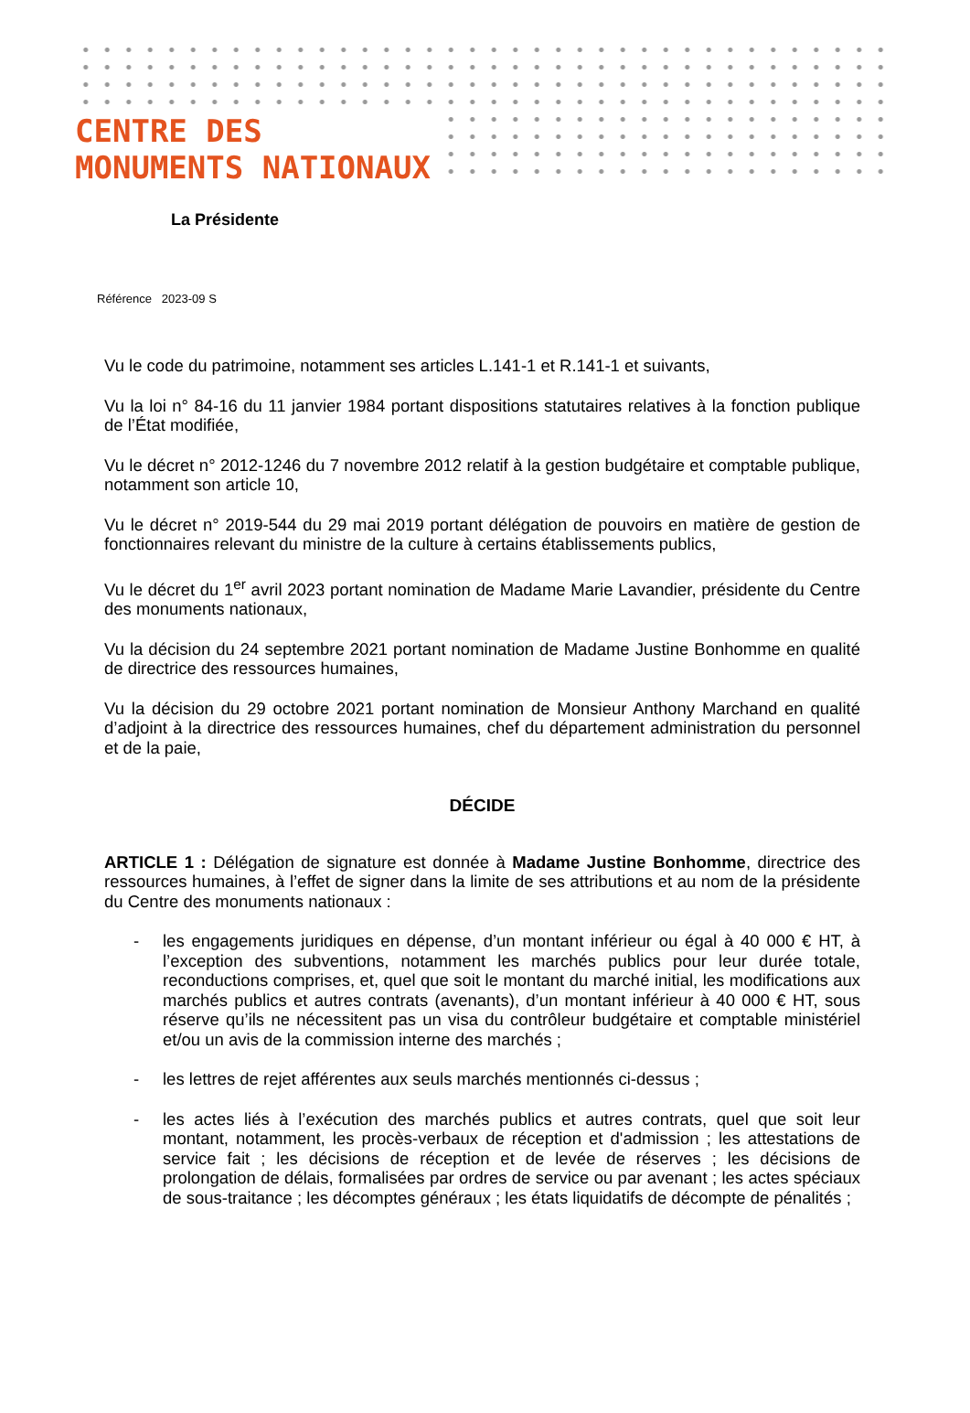CENTRE DES
MONUMENTS NATIONAUX
La Présidente
Référence 2023-09 S
Vu le code du patrimoine, notamment ses articles L.141-1 et R.141-1 et suivants,
Vu la loi n° 84-16 du 11 janvier 1984 portant dispositions statutaires relatives à la fonction publique de l’État modifiée,
Vu le décret n° 2012-1246 du 7 novembre 2012 relatif à la gestion budgétaire et comptable publique, notamment son article 10,
Vu le décret n° 2019-544 du 29 mai 2019 portant délégation de pouvoirs en matière de gestion de fonctionnaires relevant du ministre de la culture à certains établissements publics,
Vu le décret du 1<sup>er</sup> avril 2023 portant nomination de Madame Marie Lavandier, présidente du Centre des monuments nationaux,
Vu la décision du 24 septembre 2021 portant nomination de Madame Justine Bonhomme en qualité de directrice des ressources humaines,
Vu la décision du 29 octobre 2021 portant nomination de Monsieur Anthony Marchand en qualité d’adjoint à la directrice des ressources humaines, chef du département administration du personnel et de la paie,
DÉCIDE
ARTICLE 1 : Délégation de signature est donnée à Madame Justine Bonhomme, directrice des ressources humaines, à l’effet de signer dans la limite de ses attributions et au nom de la présidente du Centre des monuments nationaux :
- les engagements juridiques en dépense, d’un montant inférieur ou égal à 40 000 € HT, à l’exception des subventions, notamment les marchés publics pour leur durée totale, reconductions comprises, et, quel que soit le montant du marché initial, les modifications aux marchés publics et autres contrats (avenants), d’un montant inférieur à 40 000 € HT, sous réserve qu’ils ne nécessitent pas un visa du contrôleur budgétaire et comptable ministériel et/ou un avis de la commission interne des marchés ;
- les lettres de rejet afférentes aux seuls marchés mentionnés ci-dessus ;
- les actes liés à l’exécution des marchés publics et autres contrats, quel que soit leur montant, notamment, les procès-verbaux de réception et d'admission ; les attestations de service fait ; les décisions de réception et de levée de réserves ; les décisions de prolongation de délais, formalisées par ordres de service ou par avenant ; les actes spéciaux de sous-traitance ; les décomptes généraux ; les états liquidatifs de décompte de pénalités ;